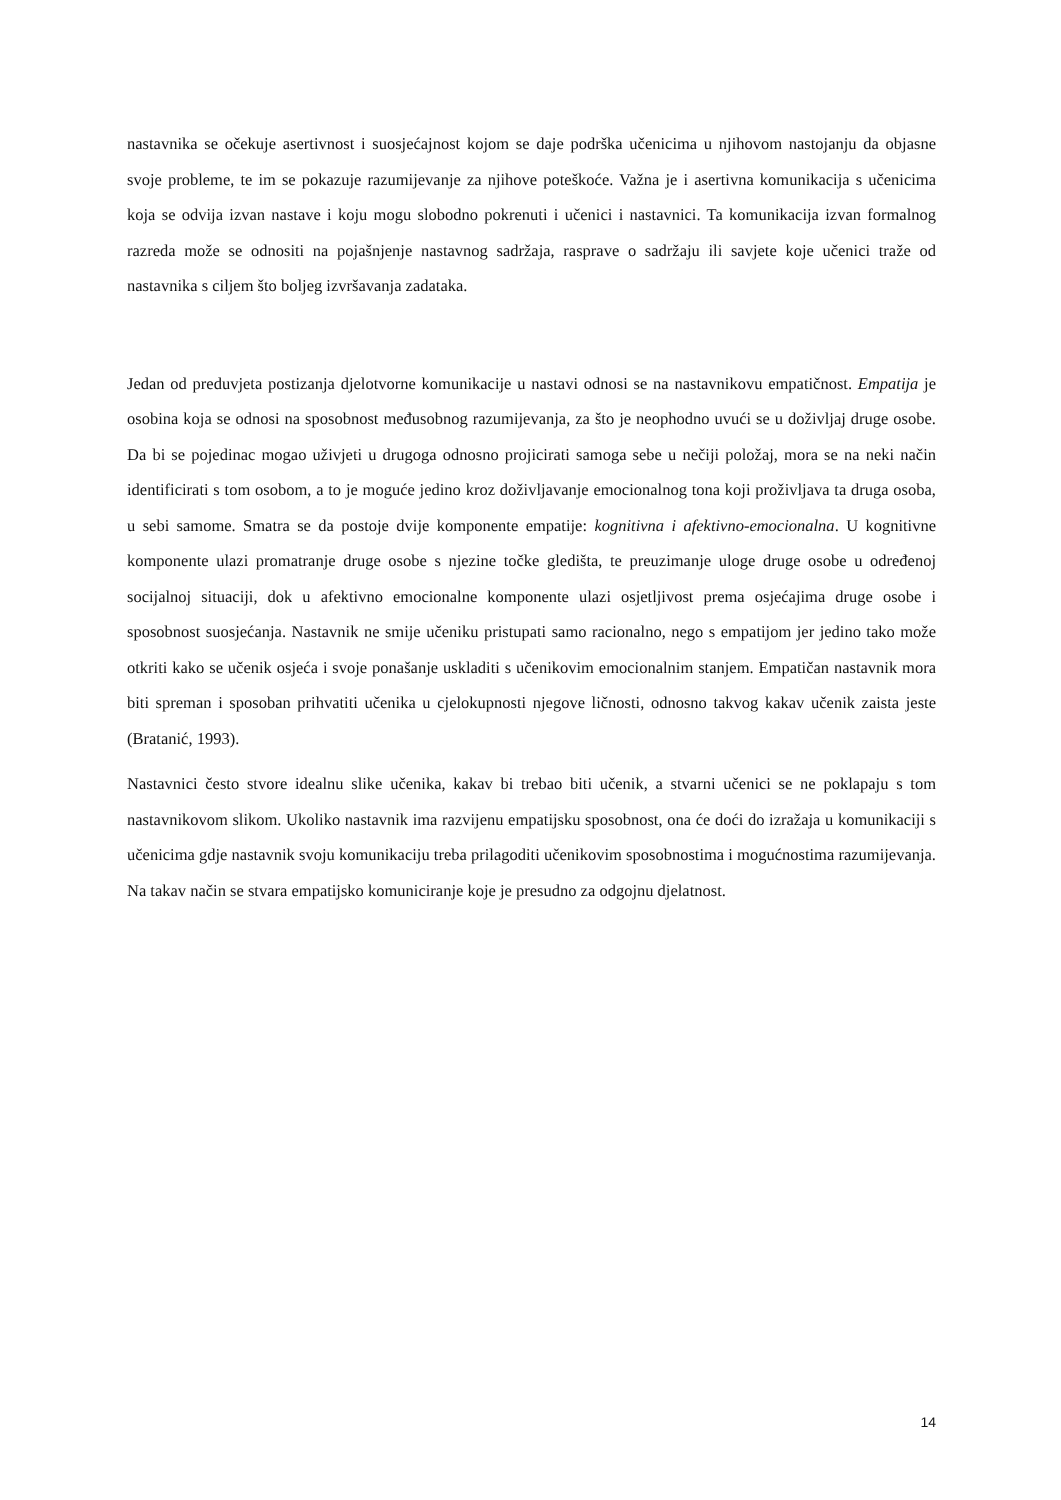nastavnika se očekuje asertivnost i suosjećajnost kojom se daje podrška učenicima u njihovom nastojanju da objasne svoje probleme, te im se pokazuje razumijevanje za njihove poteškoće. Važna je i asertivna komunikacija s učenicima koja se odvija izvan nastave i koju mogu slobodno pokrenuti i učenici i nastavnici. Ta komunikacija izvan formalnog razreda može se odnositi na pojašnjenje nastavnog sadržaja, rasprave o sadržaju ili savjete koje učenici traže od nastavnika s ciljem što boljeg izvršavanja zadataka.
Jedan od preduvjeta postizanja djelotvorne komunikacije u nastavi odnosi se na nastavnikovu empatičnost. Empatija je osobina koja se odnosi na sposobnost međusobnog razumijevanja, za što je neophodno uvući se u doživljaj druge osobe. Da bi se pojedinac mogao uživjeti u drugoga odnosno projicirati samoga sebe u nečiji položaj, mora se na neki način identificirati s tom osobom, a to je moguće jedino kroz doživljavanje emocionalnog tona koji proživljava ta druga osoba, u sebi samome. Smatra se da postoje dvije komponente empatije: kognitivna i afektivno-emocionalna. U kognitivne komponente ulazi promatranje druge osobe s njezine točke gledišta, te preuzimanje uloge druge osobe u određenoj socijalnoj situaciji, dok u afektivno emocionalne komponente ulazi osjetljivost prema osjećajima druge osobe i sposobnost suosjećanja. Nastavnik ne smije učeniku pristupati samo racionalno, nego s empatijom jer jedino tako može otkriti kako se učenik osjeća i svoje ponašanje uskladiti s učenikovim emocionalnim stanjem. Empatičan nastavnik mora biti spreman i sposoban prihvatiti učenika u cjelokupnosti njegove ličnosti, odnosno takvog kakav učenik zaista jeste (Bratanić, 1993).
Nastavnici često stvore idealnu slike učenika, kakav bi trebao biti učenik, a stvarni učenici se ne poklapaju s tom nastavnikovom slikom. Ukoliko nastavnik ima razvijenu empatijsku sposobnost, ona će doći do izražaja u komunikaciji s učenicima gdje nastavnik svoju komunikaciju treba prilagoditi učenikovim sposobnostima i mogućnostima razumijevanja. Na takav način se stvara empatijsko komuniciranje koje je presudno za odgojnu djelatnost.
14